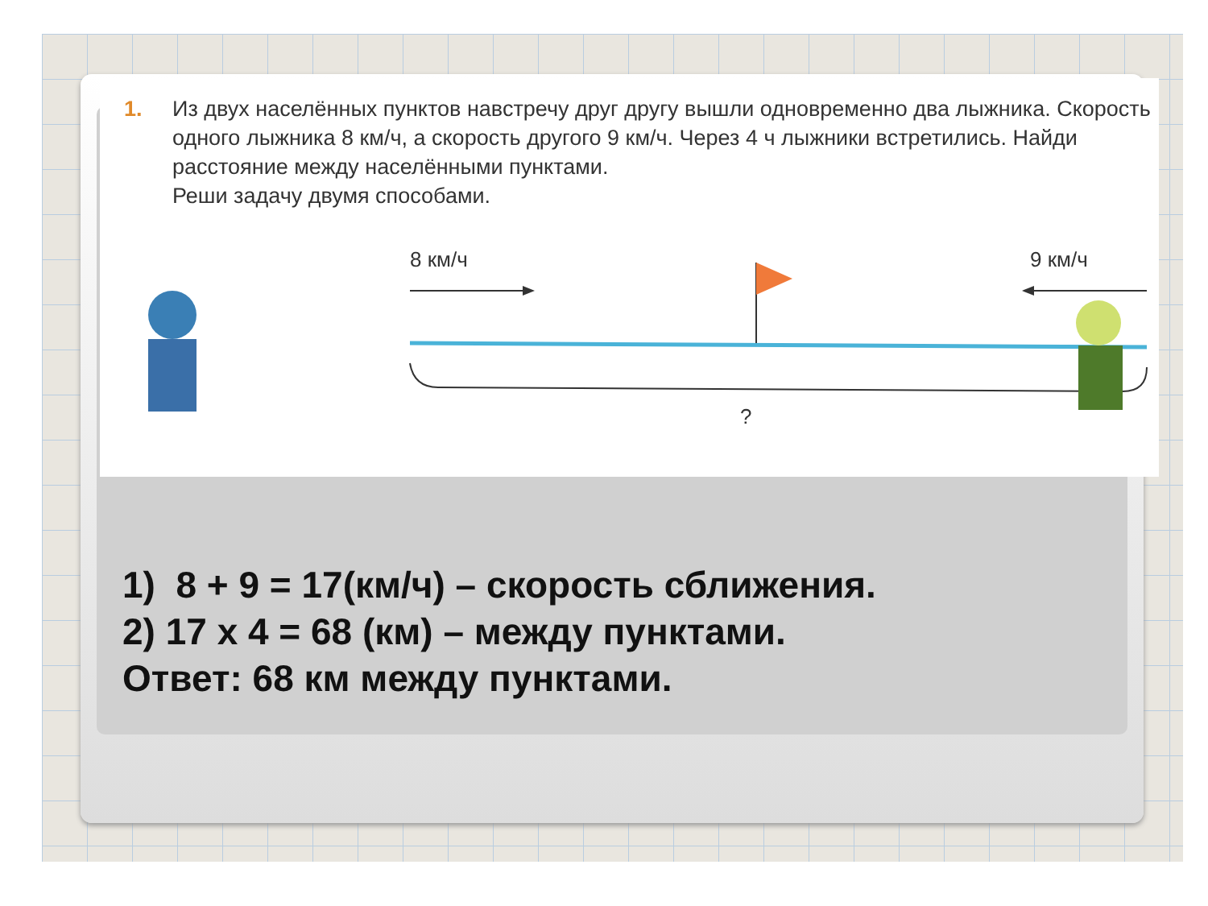1. Из двух населённых пунктов навстречу друг другу вышли одновременно два лыжника. Скорость одного лыжника 8 км/ч, а скорость другого 9 км/ч. Через 4 ч лыжники встретились. Найди расстояние между населёнными пунктами.
Реши задачу двумя способами.
8 км/ч
9 км/ч
?
1) 8 + 9 = 17(км/ч) – скорость сближения.
2) 17 х 4 = 68 (км) – между пунктами.
Ответ: 68 км между пунктами.